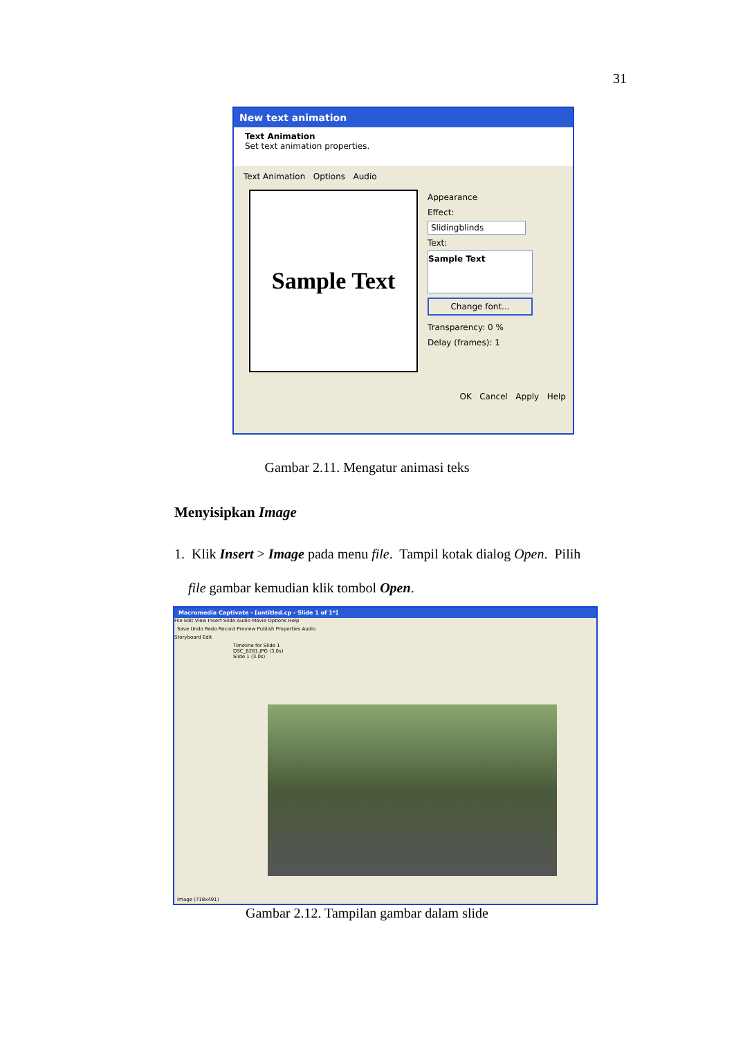31
New text animation
Text Animation
Set text animation properties.
Text Animation Options Audio
Sample Text
Appearance
Effect:
Slidingblinds
Text:
Sample Text
Change font...
Transparency: 0 %
Delay (frames): 1
OK Cancel Apply Help
Gambar 2.11. Mengatur animasi teks
Menyisipkan Image
1. Klik Insert > Image pada menu file. Tampil kotak dialog Open. Pilih
file gambar kemudian klik tombol Open.
Macromedia Captivate - [untitled.cp - Slide 1 of 1*]
File Edit View Insert Slide Audio Movie Options Help
Save Undo Redo Record Preview Publish Properties Audio
Storyboard Edit
Timeline for Slide 1
DSC_8281.JPG (3.0s)
Slide 1 (3.0s)
Image (718x491)
Gambar 2.12. Tampilan gambar dalam slide